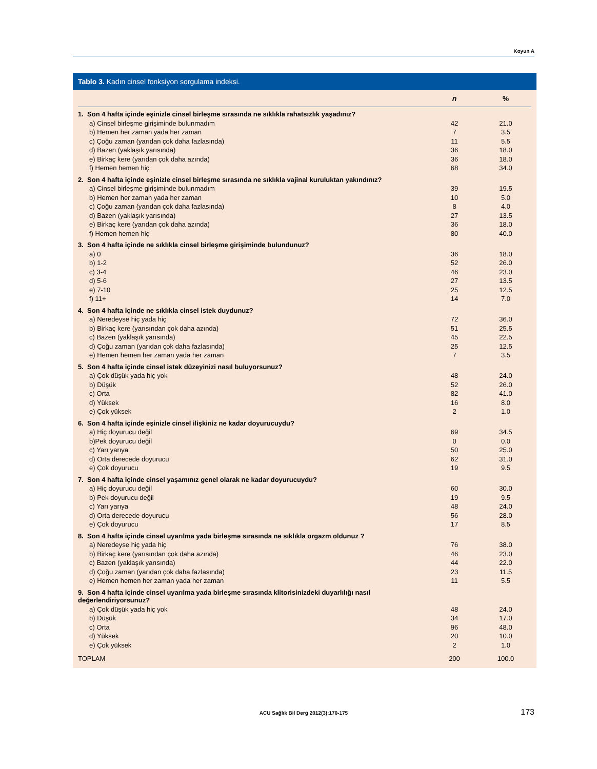Koyun A
Tablo 3. Kadın cinsel fonksiyon sorgulama indeksi.
| | n | % |
| --- | --- | --- |
| 1. Son 4 hafta içinde eşinizle cinsel birleşme sırasında ne sıklıkla rahatsızlık yaşadınız? | | |
| a) Cinsel birleşme girişiminde bulunmadım | 42 | 21.0 |
| b) Hemen her zaman yada her zaman | 7 | 3.5 |
| c) Çoğu zaman (yarıdan çok daha fazlasında) | 11 | 5.5 |
| d) Bazen (yaklaşık yarısında) | 36 | 18.0 |
| e) Birkaç kere (yarıdan çok daha azında) | 36 | 18.0 |
| f) Hemen hemen hiç | 68 | 34.0 |
| 2. Son 4 hafta içinde eşinizle cinsel birleşme sırasında ne sıklıkla vajinal kuruluktan yakındınız? | | |
| a) Cinsel birleşme girişiminde bulunmadım | 39 | 19.5 |
| b) Hemen her zaman yada her zaman | 10 | 5.0 |
| c) Çoğu zaman (yarıdan çok daha fazlasında) | 8 | 4.0 |
| d) Bazen (yaklaşık yarısında) | 27 | 13.5 |
| e) Birkaç kere (yarıdan çok daha azında) | 36 | 18.0 |
| f) Hemen hemen hiç | 80 | 40.0 |
| 3. Son 4 hafta içinde ne sıklıkla cinsel birleşme girişiminde bulundunuz? | | |
| a) 0 | 36 | 18.0 |
| b) 1-2 | 52 | 26.0 |
| c) 3-4 | 46 | 23.0 |
| d) 5-6 | 27 | 13.5 |
| e) 7-10 | 25 | 12.5 |
| f) 11+ | 14 | 7.0 |
| 4. Son 4 hafta içinde ne sıklıkla cinsel istek duydunuz? | | |
| a) Neredeyse hiç yada hiç | 72 | 36.0 |
| b) Birkaç kere (yarısından çok daha azında) | 51 | 25.5 |
| c) Bazen (yaklaşık yarısında) | 45 | 22.5 |
| d) Çoğu zaman (yarıdan çok daha fazlasında) | 25 | 12.5 |
| e) Hemen hemen her zaman yada her zaman | 7 | 3.5 |
| 5. Son 4 hafta içinde cinsel istek düzeyinizi nasıl buluyorsunuz? | | |
| a) Çok düşük yada hiç yok | 48 | 24.0 |
| b) Düşük | 52 | 26.0 |
| c) Orta | 82 | 41.0 |
| d) Yüksek | 16 | 8.0 |
| e) Çok yüksek | 2 | 1.0 |
| 6. Son 4 hafta içinde eşinizle cinsel ilişkiniz ne kadar doyurucuydu? | | |
| a) Hiç doyurucu değil | 69 | 34.5 |
| b)Pek doyurucu değil | 0 | 0.0 |
| c) Yarı yarıya | 50 | 25.0 |
| d) Orta derecede doyurucu | 62 | 31.0 |
| e) Çok doyurucu | 19 | 9.5 |
| 7. Son 4 hafta içinde cinsel yaşamınız genel olarak ne kadar doyurucuydu? | | |
| a) Hiç doyurucu değil | 60 | 30.0 |
| b) Pek doyurucu değil | 19 | 9.5 |
| c) Yarı yarıya | 48 | 24.0 |
| d) Orta derecede doyurucu | 56 | 28.0 |
| e) Çok doyurucu | 17 | 8.5 |
| 8. Son 4 hafta içinde cinsel uyarılma yada birleşme sırasında ne sıklıkla orgazm oldunuz ? | | |
| a) Neredeyse hiç yada hiç | 76 | 38.0 |
| b) Birkaç kere (yarısından çok daha azında) | 46 | 23.0 |
| c) Bazen (yaklaşık yarısında) | 44 | 22.0 |
| d) Çoğu zaman (yarıdan çok daha fazlasında) | 23 | 11.5 |
| e) Hemen hemen her zaman yada her zaman | 11 | 5.5 |
| 9. Son 4 hafta içinde cinsel uyarılma yada birleşme sırasında klitorisinizdeki duyarlılığı nasıl değerlendiriyorsunuz? | | |
| a) Çok düşük yada hiç yok | 48 | 24.0 |
| b) Düşük | 34 | 17.0 |
| c) Orta | 96 | 48.0 |
| d) Yüksek | 20 | 10.0 |
| e) Çok yüksek | 2 | 1.0 |
| TOPLAM | 200 | 100.0 |
ACU Sağlık Bil Derg 2012(3):170-175 173